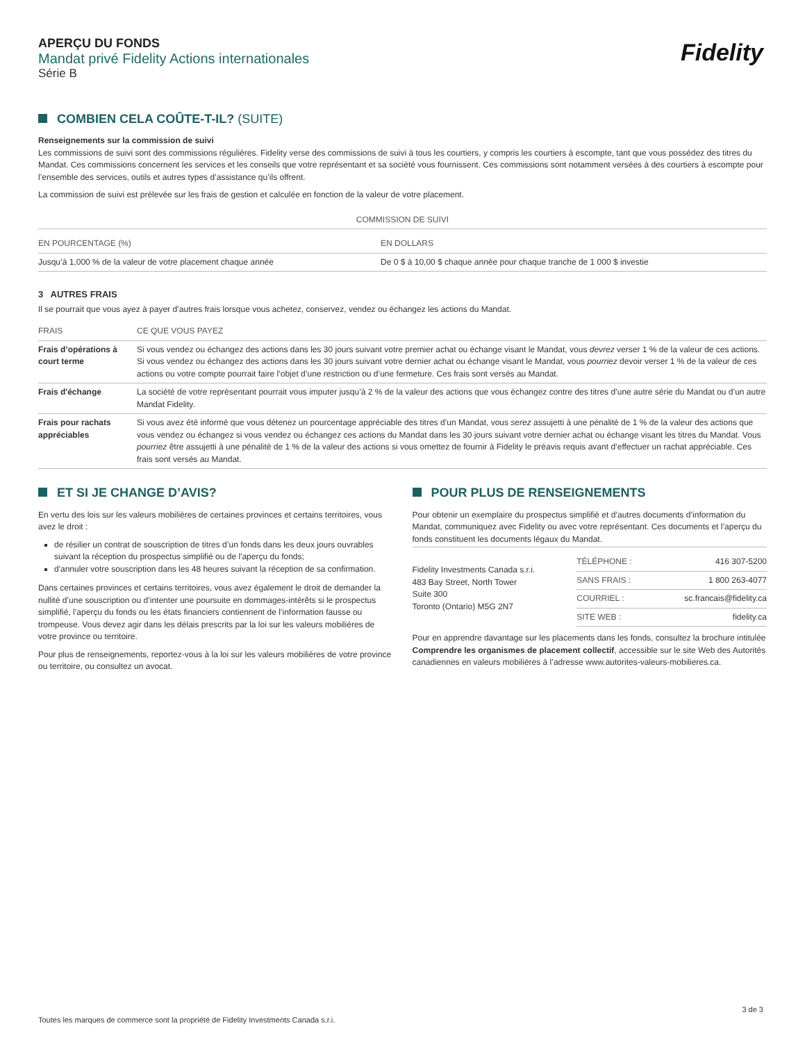Fidelity
APERÇU DU FONDS
Mandat privé Fidelity Actions internationales
Série B
COMBIEN CELA COÛTE-T-IL? (SUITE)
Renseignements sur la commission de suivi
Les commissions de suivi sont des commissions régulières. Fidelity verse des commissions de suivi à tous les courtiers, y compris les courtiers à escompte, tant que vous possédez des titres du Mandat. Ces commissions concernent les services et les conseils que votre représentant et sa société vous fournissent. Ces commissions sont notamment versées à des courtiers à escompte pour l’ensemble des services, outils et autres types d’assistance qu’ils offrent.
La commission de suivi est prélevée sur les frais de gestion et calculée en fonction de la valeur de votre placement.
| COMMISSION DE SUIVI | |
| --- | --- |
| EN POURCENTAGE (%) | EN DOLLARS |
| Jusqu’à 1,000 % de la valeur de votre placement chaque année | De 0 $ à 10,00 $ chaque année pour chaque tranche de 1 000 $ investie |
3 AUTRES FRAIS
Il se pourrait que vous ayez à payer d’autres frais lorsque vous achetez, conservez, vendez ou échangez les actions du Mandat.
| FRAIS | CE QUE VOUS PAYEZ |
| --- | --- |
| Frais d’opérations à court terme | Si vous vendez ou échangez des actions dans les 30 jours suivant votre premier achat ou échange visant le Mandat, vous devrez verser 1 % de la valeur de ces actions. Si vous vendez ou échangez des actions dans les 30 jours suivant votre dernier achat ou échange visant le Mandat, vous pourriez devoir verser 1 % de la valeur de ces actions ou votre compte pourrait faire l’objet d’une restriction ou d’une fermeture. Ces frais sont versés au Mandat. |
| Frais d'échange | La société de votre représentant pourrait vous imputer jusqu’à 2 % de la valeur des actions que vous échangez contre des titres d’une autre série du Mandat ou d’un autre Mandat Fidelity. |
| Frais pour rachats appréciables | Si vous avez été informé que vous détenez un pourcentage appréciable des titres d’un Mandat, vous serez assujetti à une pénalité de 1 % de la valeur des actions que vous vendez ou échangez si vous vendez ou échangez ces actions du Mandat dans les 30 jours suivant votre dernier achat ou échange visant les titres du Mandat. Vous pourriez être assujetti à une pénalité de 1 % de la valeur des actions si vous omettez de fournir à Fidelity le préavis requis avant d’effectuer un rachat appréciable. Ces frais sont versés au Mandat. |
ET SI JE CHANGE D’AVIS?
En vertu des lois sur les valeurs mobilières de certaines provinces et certains territoires, vous avez le droit :
de résilier un contrat de souscription de titres d’un fonds dans les deux jours ouvrables suivant la réception du prospectus simplifié ou de l'aperçu du fonds;
d'annuler votre souscription dans les 48 heures suivant la réception de sa confirmation.
Dans certaines provinces et certains territoires, vous avez également le droit de demander la nullité d’une souscription ou d’intenter une poursuite en dommages-intérêts si le prospectus simplifié, l’aperçu du fonds ou les états financiers contiennent de l’information fausse ou trompeuse. Vous devez agir dans les délais prescrits par la loi sur les valeurs mobilières de votre province ou territoire.
Pour plus de renseignements, reportez-vous à la loi sur les valeurs mobilières de votre province ou territoire, ou consultez un avocat.
POUR PLUS DE RENSEIGNEMENTS
Pour obtenir un exemplaire du prospectus simplifié et d’autres documents d’information du Mandat, communiquez avec Fidelity ou avec votre représentant. Ces documents et l’aperçu du fonds constituent les documents légaux du Mandat.
Fidelity Investments Canada s.r.i.
483 Bay Street, North Tower
Suite 300
Toronto (Ontario) M5G 2N7
| TÉLÉPHONE : | 416 307-5200 |
| SANS FRAIS : | 1 800 263-4077 |
| COURRIEL : | sc.francais@fidelity.ca |
| SITE WEB : | fidelity.ca |
Pour en apprendre davantage sur les placements dans les fonds, consultez la brochure intitulée Comprendre les organismes de placement collectif, accessible sur le site Web des Autorités canadiennes en valeurs mobilières à l’adresse www.autorites-valeurs-mobilieres.ca.
3 de 3
Toutes les marques de commerce sont la propriété de Fidelity Investments Canada s.r.i.